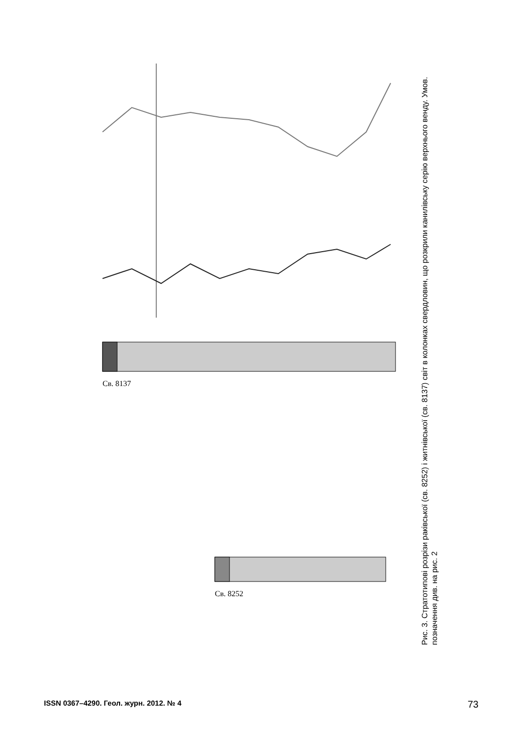Св. 8137
Св. 8252
Рис. 3. Стратотипові розрізи раківської (св. 8252) і житнівської (св. 8137) світ в колонках свердловин, що розкрили канилівську серію верхнього венду. Умов. позначення див. на рис. 2
ISSN 0367–4290. Геол. журн. 2012. № 4 73